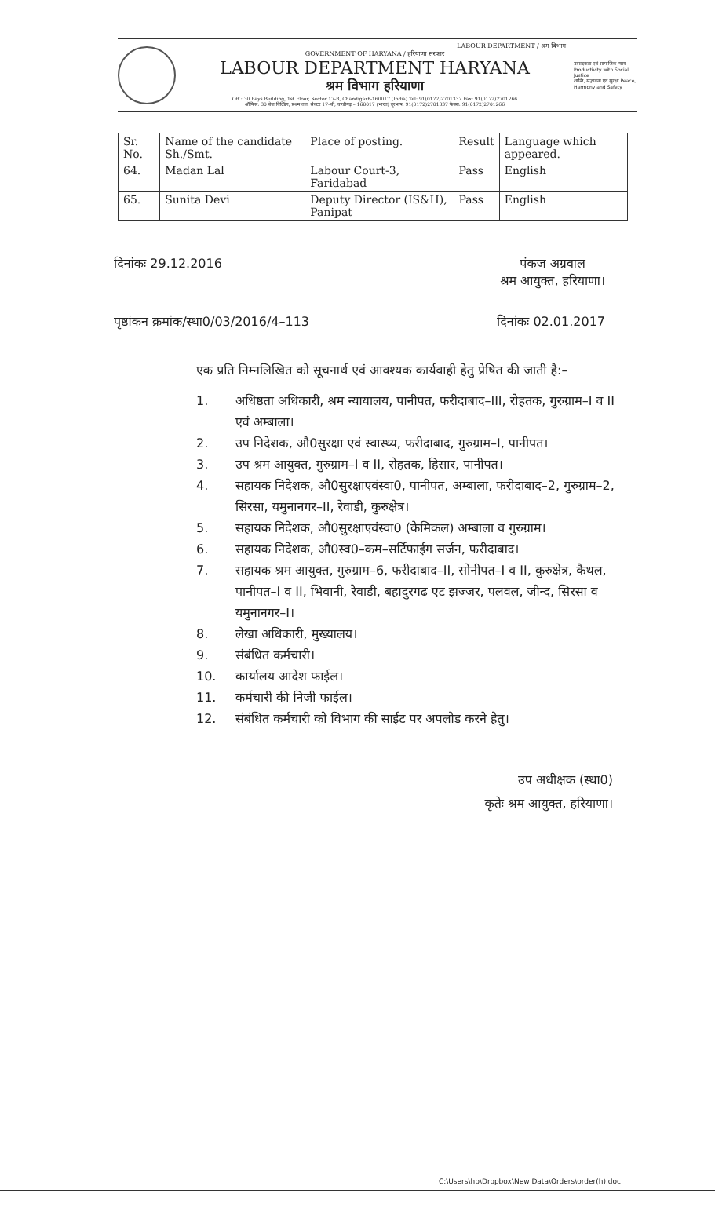LABOUR DEPARTMENT / श्रम विभाग
GOVERNMENT OF HARYANA / हरियाणा सरकार
LABOUR DEPARTMENT HARYANA
श्रम विभाग हरियाणा
Off.: 30 Bays Building, 1st Floor, Sector 17-B, Chandigarh-160017 (India) Tel: 91(0172)2701337 Fax: 91(0172)2701266
ऑफिस: 30 बेज बिल्डिंग, प्रथम तल, सैक्टर 17–बी, चण्डीगढ़ – 160017 (भारत) दूरभाष: 91(0172)2701337 फैक्स: 91(0172)2701266
उत्पादकता एवं सामाजिक न्याय Productivity with Social Justice
शान्ति, सद्भावना एवं सुरक्षा Peace, Harmony and Safety
| Sr. No. | Name of the candidate Sh./Smt. | Place of posting. | Result | Language which appeared. |
| --- | --- | --- | --- | --- |
| 64. | Madan Lal | Labour Court-3, Faridabad | Pass | English |
| 65. | Sunita Devi | Deputy Director (IS&H), Panipat | Pass | English |
दिनांकः 29.12.2016 पंकज अग्रवाल
श्रम आयुक्त, हरियाणा।
पृष्ठांकन क्रमांक/स्था0/03/2016/4–113
दिनांकः 02.01.2017
एक प्रति निम्नलिखित को सूचनार्थ एवं आवश्यक कार्यवाही हेतु प्रेषित की जाती है:–
1. अधिष्ठता अधिकारी, श्रम न्यायालय, पानीपत, फरीदाबाद–III, रोहतक, गुरुग्राम–I व II एवं अम्बाला।
2. उप निदेशक, औ0सुरक्षा एवं स्वास्थ्य, फरीदाबाद, गुरुग्राम–I, पानीपत।
3. उप श्रम आयुक्त, गुरुग्राम–I व II, रोहतक, हिसार, पानीपत।
4. सहायक निदेशक, औ0सुरक्षाएवंस्वा0, पानीपत, अम्बाला, फरीदाबाद–2, गुरुग्राम–2, सिरसा, यमुनानगर–II, रेवाडी, कुरुक्षेत्र।
5. सहायक निदेशक, औ0सुरक्षाएवंस्वा0 (केमिकल) अम्बाला व गुरुग्राम।
6. सहायक निदेशक, औ0स्व0–कम–सर्टिफाईग सर्जन, फरीदाबाद।
7. सहायक श्रम आयुक्त, गुरुग्राम–6, फरीदाबाद–II, सोनीपत–I व II, कुरुक्षेत्र, कैथल, पानीपत–I व II, भिवानी, रेवाडी, बहादुरगढ एट झज्जर, पलवल, जीन्द, सिरसा व यमुनानगर–I।
8. लेखा अधिकारी, मुख्यालय।
9. संबंधित कर्मचारी।
10. कार्यालय आदेश फाईल।
11. कर्मचारी की निजी फाईल।
12. संबंधित कर्मचारी को विभाग की साईट पर अपलोड करने हेतु।
उप अधीक्षक (स्था0)
कृतेः श्रम आयुक्त, हरियाणा।
C:\Users\hp\Dropbox\New Data\Orders\order(h).doc